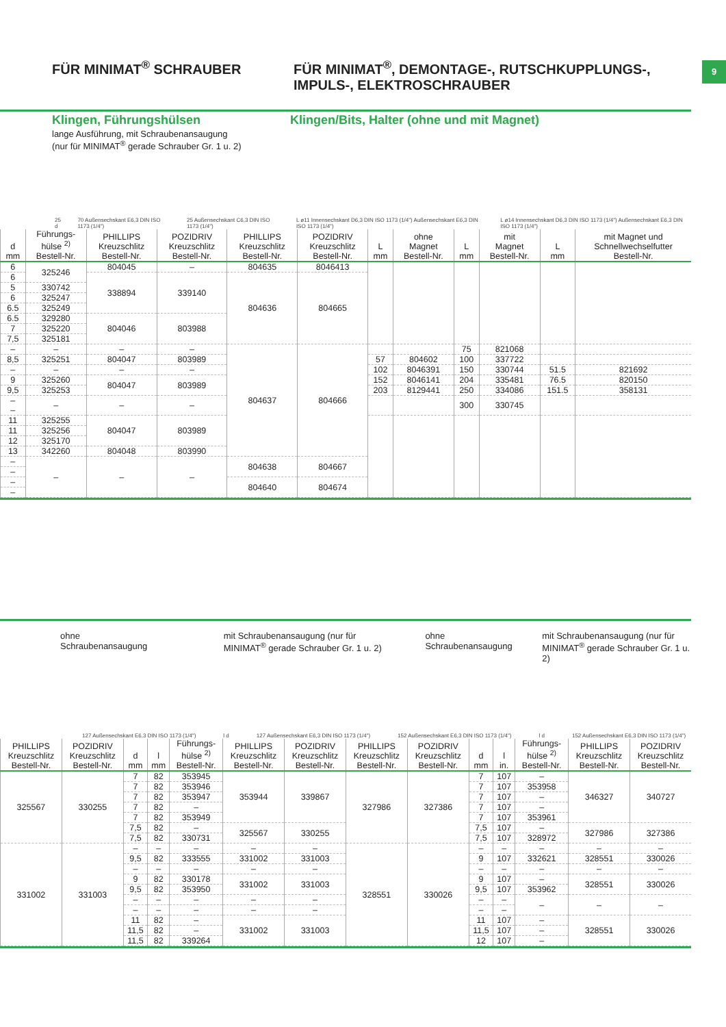9
FÜR MINIMAT<sup>®</sup> SCHRAUBER FÜR MINIMAT<sup>®</sup>, DEMONTAGE-, RUTSCHKUPPLUNGS-,
IMPULS-, ELEKTROSCHRAUBER
Klingen, Führungshülsen
lange Ausführung, mit Schraubenansaugung
(nur für MINIMAT<sup>®</sup> gerade Schrauber Gr. 1 u. 2)
Klingen/Bits, Halter (ohne und mit Magnet)
25 d 70 Außensechskant E6,3 DIN ISO 1173 (1/4") 25 Außensechskant C6,3 DIN ISO 1173 (1/4") L ø11 Innensechskant D6,3 DIN ISO 1173 (1/4") Außensechskant E6,3 DIN ISO 1173 (1/4") L ø14 Innensechskant D6,3 DIN ISO 1173 (1/4") Außensechskant E6,3 DIN ISO 1173 (1/4")
| d mm | Führungs- hülse <sup>2)</sup> Bestell-Nr. | PHILLIPS Kreuzschlitz Bestell-Nr. | POZIDRIV Kreuzschlitz Bestell-Nr. | PHILLIPS Kreuzschlitz Bestell-Nr. | POZIDRIV Kreuzschlitz Bestell-Nr. | L mm | ohne Magnet Bestell-Nr. | L mm | mit Magnet Bestell-Nr. | L mm | mit Magnet und Schnellwechselfutter Bestell-Nr. |
| --- | --- | --- | --- | --- | --- | --- | --- | --- | --- | --- | --- |
| 6 | 325246 | 804045 | – | 804635 | 8046413 | | | | | | |
| 6 | | 338894 | 339140 | 804636 | 804665 | | | | | | |
| 5 | 330742 | | | | | | | | | | |
| 6 | 325247 | | | | | | | | | | |
| 6.5 | 325249 | | | | | | | | | | |
| 6.5 | 329280 | 804046 | 803988 | | | | | | | | |
| 7 | 325220 | | | | | | | | | | |
| 7,5 | 325181 | | | | | | | | | | |
| – | – | – | – | 804637 | 804666 | | | 75 | 821068 | | |
| 8,5 | 325251 | 804047 | 803989 | | | 57 | 804602 | 100 | 337722 | | |
| – | – | – | – | | | 102 | 8046391 | 150 | 330744 | 51.5 | 821692 |
| 9 | 325260 | 804047 | 803989 | | | 152 | 8046141 | 204 | 335481 | 76.5 | 820150 |
| 9,5 | 325253 | | | | | 203 | 8129441 | 250 | 334086 | 151.5 | 358131 |
| – – | – | – | – | | | | | 300 | 330745 | | |
| 11 | 325255 | 804047 | 803989 | | | | | | | | |
| 11 | 325256 | | | | | | | | | | |
| 12 | 325170 | | | | | | | | | | |
| 13 | 342260 | 804048 | 803990 | | | | | | | | |
| – | – | – | – | 804638 | 804667 | | | | | | |
| – | | | | | | | | | | | |
| – | | | | 804640 | 804674 | | | | | | |
| – | | | | | | | | | | | |
ohne
Schraubenansaugung
mit Schraubenansaugung (nur für
MINIMAT<sup>®</sup> gerade Schrauber Gr. 1 u. 2)
ohne
Schraubenansaugung
mit Schraubenansaugung (nur für
MINIMAT<sup>®</sup> gerade Schrauber Gr. 1 u. 2)
127 Außensechskant E6,3 DIN ISO 1173 (1/4") l d 127 Außensechskant E6,3 DIN ISO 1173 (1/4") 152 Außensechskant E6,3 DIN ISO 1173 (1/4") l d 152 Außensechskant E6,3 DIN ISO 1173 (1/4")
| PHILLIPS Kreuzschlitz Bestell-Nr. | POZIDRIV Kreuzschlitz Bestell-Nr. | d mm | l mm | Führungs- hülse <sup>2)</sup> Bestell-Nr. | PHILLIPS Kreuzschlitz Bestell-Nr. | POZIDRIV Kreuzschlitz Bestell-Nr. | PHILLIPS Kreuzschlitz Bestell-Nr. | POZIDRIV Kreuzschlitz Bestell-Nr. | d mm | l in. | Führungs- hülse <sup>2)</sup> Bestell-Nr. | PHILLIPS Kreuzschlitz Bestell-Nr. | POZIDRIV Kreuzschlitz Bestell-Nr. |
| --- | --- | --- | --- | --- | --- | --- | --- | --- | --- | --- | --- | --- | --- |
| 325567 | 330255 | 7 | 82 | 353945 | 353944 | 339867 | 327986 | 327386 | 7 | 107 | – | 346327 | 340727 |
| | | 7 | 82 | 353946 | | | | | 7 | 107 | 353958 | | |
| | | 7 | 82 | 353947 | | | | | 7 | 107 | – | | |
| | | 7 | 82 | – | | | | | 7 | 107 | – | | |
| | | 7 | 82 | 353949 | | | | | 7 | 107 | 353961 | | |
| | | 7,5 | 82 | – | 325567 | 330255 | | | 7,5 | 107 | – | 327986 | 327386 |
| | | 7,5 | 82 | 330731 | | | | | 7,5 | 107 | 328972 | | |
| 331002 | 331003 | – | – | – | – | – | 328551 | 330026 | – | – | – | – | – |
| | | 9,5 | 82 | 333555 | 331002 | 331003 | | | 9 | 107 | 332621 | 328551 | 330026 |
| | | – | – | – | – | – | | | – | – | – | – | – |
| | | 9 | 82 | 330178 | 331002 | 331003 | | | 9 | 107 | – | 328551 | 330026 |
| | | 9,5 | 82 | 353950 | | | | | 9,5 | 107 | 353962 | | |
| | | – | – | – | – | – | | | – | – | – | – | – |
| | | – | – | – | – | – | | | – | – | | | |
| | | 11 | 82 | – | 331002 | 331003 | | | 11 | 107 | – | 328551 | 330026 |
| | | 11,5 | 82 | – | | | | | 11,5 | 107 | – | | |
| | | 11,5 | 82 | 339264 | | | | | 12 | 107 | – | | |